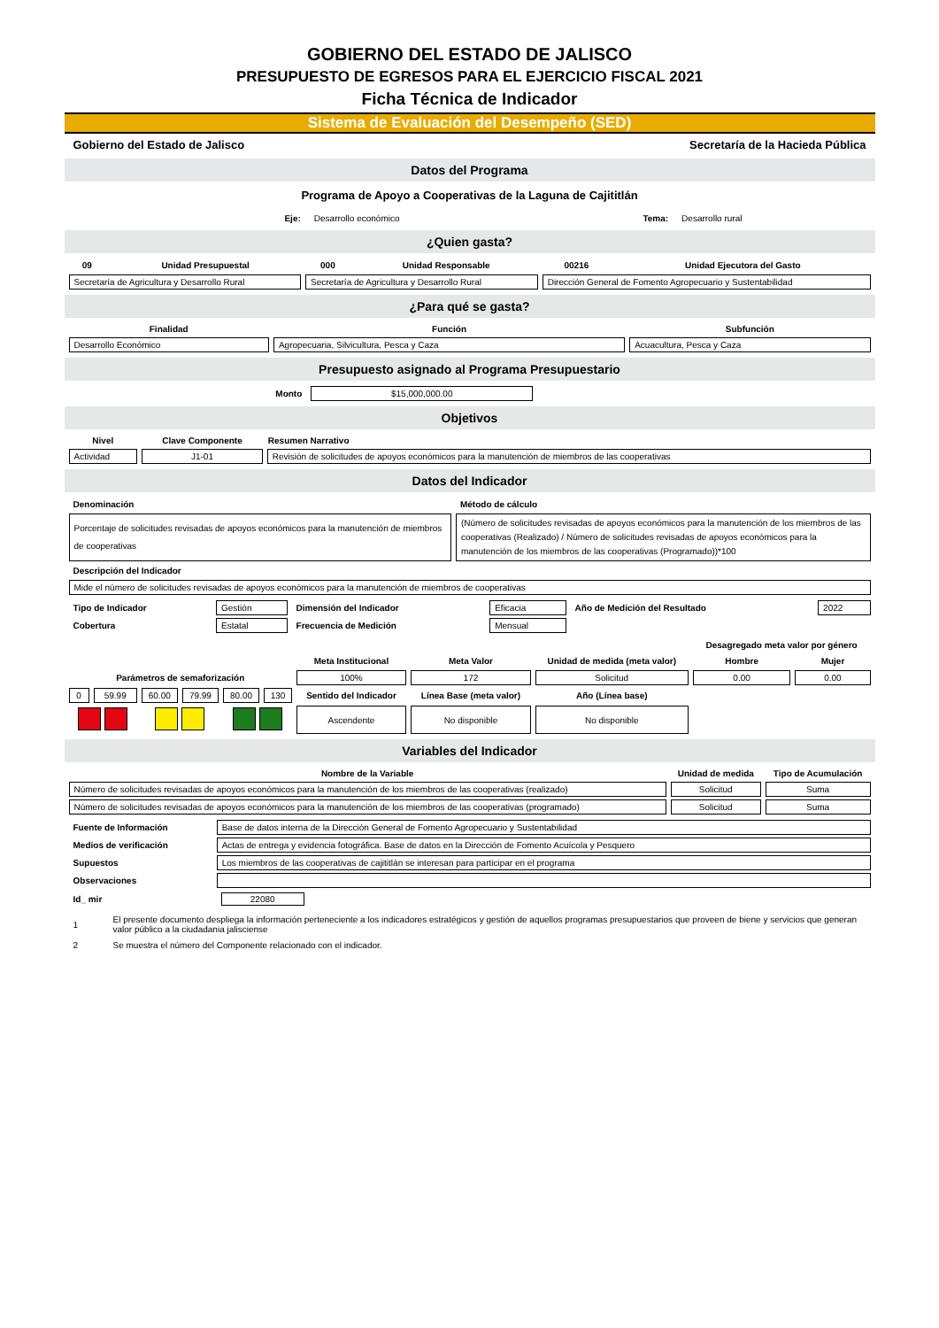GOBIERNO DEL ESTADO DE JALISCO
PRESUPUESTO DE EGRESOS PARA EL EJERCICIO FISCAL 2021
Ficha Técnica de Indicador
Sistema de Evaluación del Desempeño (SED)
| Gobierno del Estado de Jalisco | Secretaría de la Hacieda Pública |
Datos del Programa
Programa de Apoyo a Cooperativas de la Laguna de Cajititlán
| Eje: | Desarrollo económico | Tema: | Desarrollo rural |
¿Quien gasta?
| 09 | Unidad Presupuestal | 000 | Unidad Responsable | 00216 | Unidad Ejecutora del Gasto |
| Secretaría de Agricultura y Desarrollo Rural | | Secretaría de Agricultura y Desarrollo Rural | | Dirección General de Fomento Agropecuario y Sustentabilidad | |
¿Para qué se gasta?
| Finalidad | Función | Subfunción |
| --- | --- | --- |
| Desarrollo Económico | Agropecuaria, Silvicultura, Pesca y Caza | Acuacultura, Pesca y Caza |
Presupuesto asignado al Programa Presupuestario
| Monto | $15,000,000.00 | |
Objetivos
| Nivel | Clave Componente | Resumen Narrativo |
| --- | --- | --- |
| Actividad | J1-01 | Revisión de solicitudes de apoyos económicos para la manutención de miembros de las cooperativas |
Datos del Indicador
| Denominación | Método de cálculo |
| Porcentaje de solicitudes revisadas de apoyos económicos para la manutención de miembros de cooperativas | (Número de solicitudes revisadas de apoyos económicos para la manutención de los miembros de las cooperativas (Realizado) / Número de solicitudes revisadas de apoyos económicos para la manutención de los miembros de las cooperativas (Programado))*100 |
| Descripción del Indicador | |
| Mide el número de solicitudes revisadas de apoyos económicos para la manutención de miembros de cooperativas | |
| Tipo de Indicador | Gestión | Dimensión del Indicador | Eficacia | Año de Medición del Resultado | 2022 |
| Cobertura | Estatal | Frecuencia de Medición | Mensual | | |
| | | | | | | | | | Desagregado meta valor por género | |
| | | | | | | Meta Institucional | Meta Valor | Unidad de medida (meta valor) | Hombre | Mujer |
| Parámetros de semaforización | | | | | | 100% | 172 | Solicitud | 0.00 | 0.00 |
| 0 | 59.99 | 60.00 | 79.99 | 80.00 | 130 | Sentido del Indicador | Línea Base (meta valor) | Año (Línea base) | | |
| | | | | | | Ascendente | No disponible | No disponible | | |
Variables del Indicador
| Nombre de la Variable | Unidad de medida | Tipo de Acumulación |
| --- | --- | --- |
| Número de solicitudes revisadas de apoyos económicos para la manutención de los miembros de las cooperativas (realizado) | Solicitud | Suma |
| Número de solicitudes revisadas de apoyos económicos para la manutención de los miembros de las cooperativas (programado) | Solicitud | Suma |
| Fuente de Información | Base de datos interna de la Dirección General de Fomento Agropecuario y Sustentabilidad |
| Medios de verificación | Actas de entrega y evidencia fotográfica. Base de datos en la Dirección de Fomento Acuícola y Pesquero |
| Supuestos | Los miembros de las cooperativas de cajititlán se interesan para participar en el programa |
| Observaciones | |
| Id_ mir | 22080 |
| 1 | El presente documento despliega la información perteneciente a los indicadores estratégicos y gestión de aquellos programas presupuestarios que proveen de biene y servicios que generan valor público a la ciudadania jalisciense |
| 2 | Se muestra el número del Componente relacionado con el indicador. |